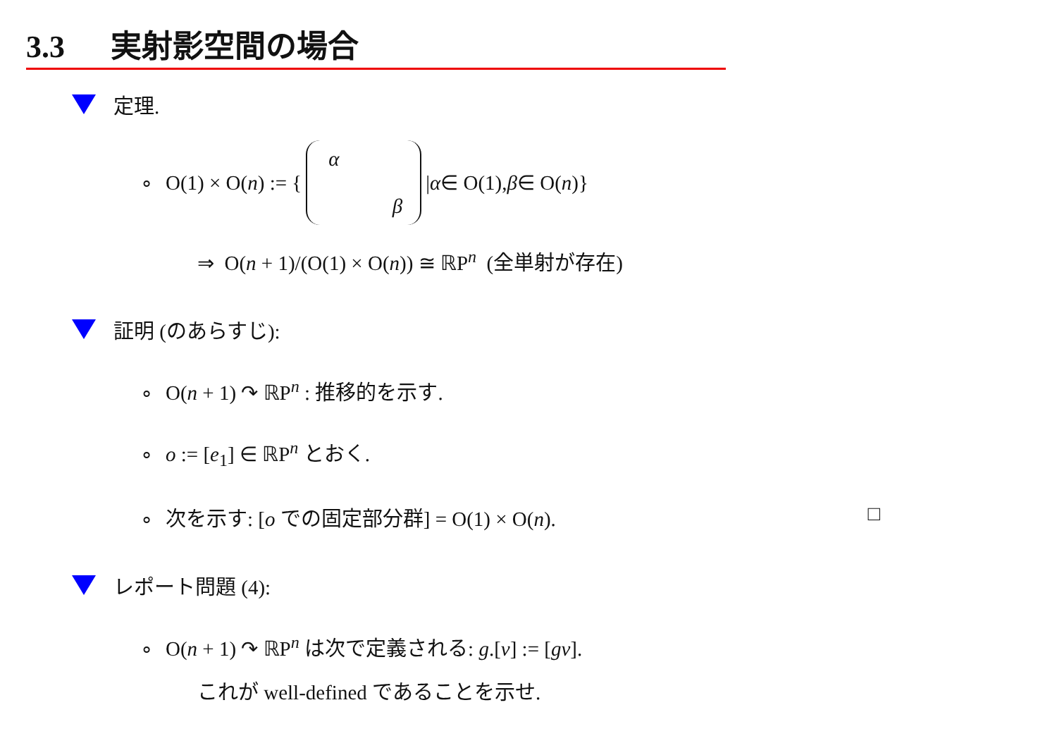3.3 実射影空間の場合
定理.
∘ O(1) × O(n) := { α β | α ∈ O(1), β ∈ O(n)}
⇒ O(n + 1)/(O(1) × O(n)) ≅ ℝP<sup>n</sup> (全単射が存在)
証明 (のあらすじ):
∘ O(n + 1) ↷ ℝP<sup>n</sup> : 推移的を示す.
∘ o := [e<sub>1</sub>] ∈ ℝP<sup>n</sup> とおく.
∘ 次を示す: [o での固定部分群] = O(1) × O(n). □
レポート問題 (4):
∘ O(n + 1) ↷ ℝP<sup>n</sup> は次で定義される: g.[v] := [gv].
これが well-defined であることを示せ.